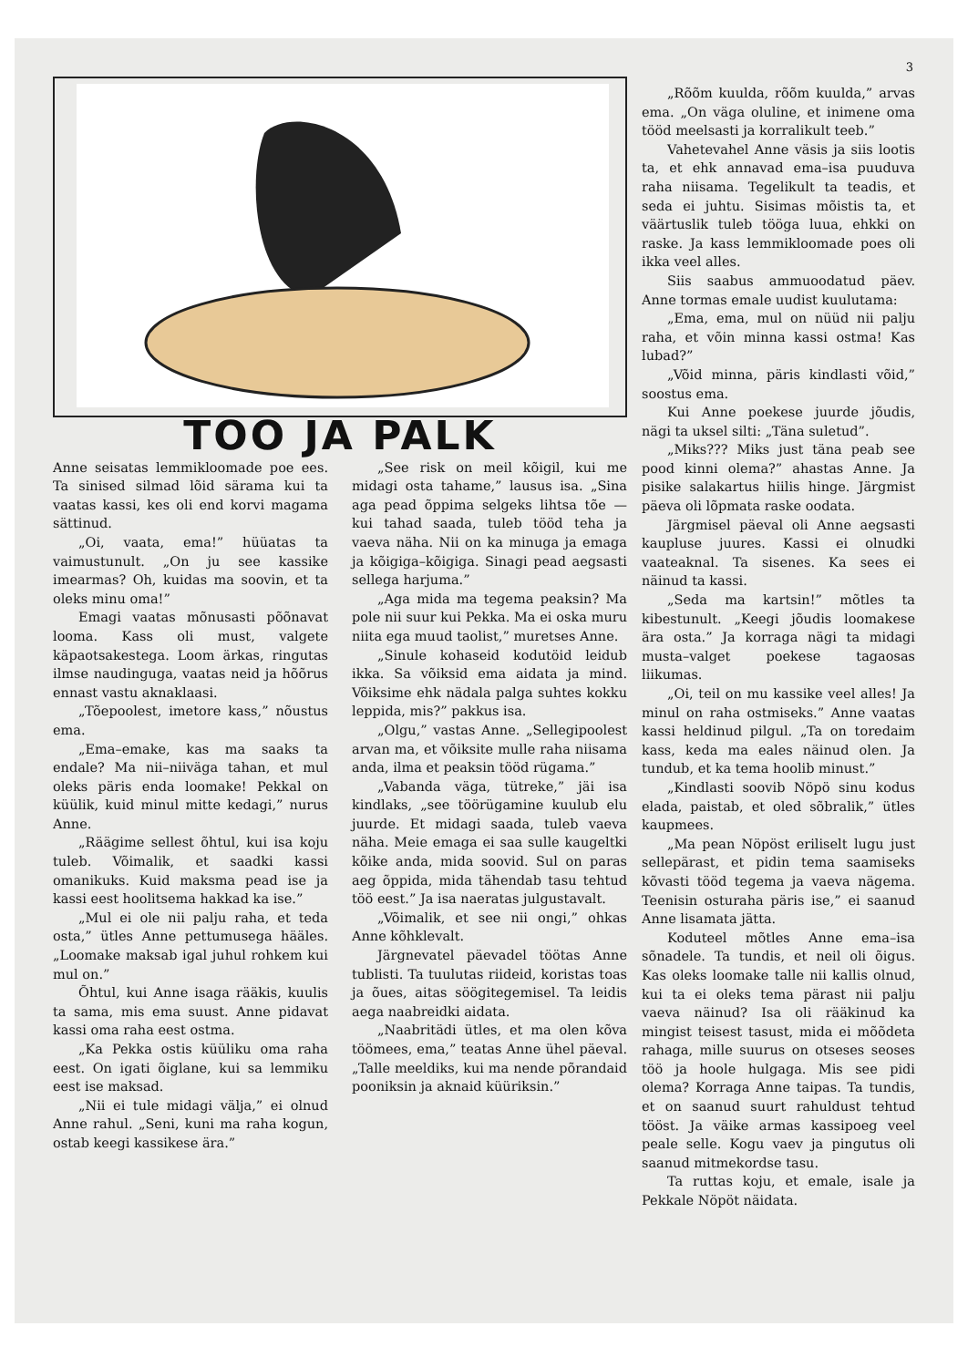3
TÖÖ JA PALK
Anne seisatas lemmikloomade poe ees. Ta sinised silmad lõid särama kui ta vaatas kassi, kes oli end korvi magama sättinud.
„Oi, vaata, ema!” hüüatas ta vaimustunult. „On ju see kassike imearmas? Oh, kuidas ma soovin, et ta oleks minu oma!”
Emagi vaatas mõnusasti põõnavat looma. Kass oli must, valgete käpaotsakestega. Loom ärkas, ringutas ilmse naudinguga, vaatas neid ja hõõrus ennast vastu aknaklaasi.
„Tõepoolest, imetore kass,” nõustus ema.
„Ema–emake, kas ma saaks ta endale? Ma nii–niiväga tahan, et mul oleks päris enda loomake! Pekkal on küülik, kuid minul mitte kedagi,” nurus Anne.
„Räägime sellest õhtul, kui isa koju tuleb. Võimalik, et saadki kassi omanikuks. Kuid maksma pead ise ja kassi eest hoolitsema hakkad ka ise.”
„Mul ei ole nii palju raha, et teda osta,” ütles Anne pettumusega hääles. „Loomake maksab igal juhul rohkem kui mul on.”
Õhtul, kui Anne isaga rääkis, kuulis ta sama, mis ema suust. Anne pidavat kassi oma raha eest ostma.
„Ka Pekka ostis küüliku oma raha eest. On igati õiglane, kui sa lemmiku eest ise maksad.
„Nii ei tule midagi välja,” ei olnud Anne rahul. „Seni, kuni ma raha kogun, ostab keegi kassikese ära.”
„See risk on meil kõigil, kui me midagi osta tahame,” lausus isa. „Sina aga pead õppima selgeks lihtsa tõe — kui tahad saada, tuleb tööd teha ja vaeva näha. Nii on ka minuga ja emaga ja kõigiga–kõigiga. Sinagi pead aegsasti sellega harjuma.”
„Aga mida ma tegema peaksin? Ma pole nii suur kui Pekka. Ma ei oska muru niita ega muud taolist,” muretses Anne.
„Sinule kohaseid kodutöid leidub ikka. Sa võiksid ema aidata ja mind. Võiksime ehk nädala palga suhtes kokku leppida, mis?” pakkus isa.
„Olgu,” vastas Anne. „Sellegipoolest arvan ma, et võiksite mulle raha niisama anda, ilma et peaksin tööd rügama.”
„Vabanda väga, tütreke,” jäi isa kindlaks, „see töörügamine kuulub elu juurde. Et midagi saada, tuleb vaeva näha. Meie emaga ei saa sulle kaugeltki kõike anda, mida soovid. Sul on paras aeg õppida, mida tähendab tasu tehtud töö eest.” Ja isa naeratas julgustavalt.
„Võimalik, et see nii ongi,” ohkas Anne kõhklevalt.
Järgnevatel päevadel töötas Anne tublisti. Ta tuulutas riideid, koristas toas ja õues, aitas söögitegemisel. Ta leidis aega naabreidki aidata.
„Naabritädi ütles, et ma olen kõva töömees, ema,” teatas Anne ühel päeval. „Talle meeldiks, kui ma nende põrandaid pooniksin ja aknaid küüriksin.”
„Rõõm kuulda, rõõm kuulda,” arvas ema. „On väga oluline, et inimene oma tööd meelsasti ja korralikult teeb.”
Vahetevahel Anne väsis ja siis lootis ta, et ehk annavad ema–isa puuduva raha niisama. Tegelikult ta teadis, et seda ei juhtu. Sisimas mõistis ta, et väärtuslik tuleb tööga luua, ehkki on raske. Ja kass lemmikloomade poes oli ikka veel alles.
Siis saabus ammuoodatud päev. Anne tormas emale uudist kuulutama:
„Ema, ema, mul on nüüd nii palju raha, et võin minna kassi ostma! Kas lubad?”
„Võid minna, päris kindlasti võid,” soostus ema.
Kui Anne poekese juurde jõudis, nägi ta uksel silti: „Täna suletud”.
„Miks??? Miks just täna peab see pood kinni olema?” ahastas Anne. Ja pisike salakartus hiilis hinge. Järgmist päeva oli lõpmata raske oodata.
Järgmisel päeval oli Anne aegsasti kaupluse juures. Kassi ei olnudki vaateaknal. Ta sisenes. Ka sees ei näinud ta kassi.
„Seda ma kartsin!” mõtles ta kibestunult. „Keegi jõudis loomakese ära osta.” Ja korraga nägi ta midagi musta–valget poekese tagaosas liikumas.
„Oi, teil on mu kassike veel alles! Ja minul on raha ostmiseks.” Anne vaatas kassi heldinud pilgul. „Ta on toredaim kass, keda ma eales näinud olen. Ja tundub, et ka tema hoolib minust.”
„Kindlasti soovib Nöpö sinu kodus elada, paistab, et oled sõbralik,” ütles kaupmees.
„Ma pean Nöpöst eriliselt lugu just sellepärast, et pidin tema saamiseks kõvasti tööd tegema ja vaeva nägema. Teenisin osturaha päris ise,” ei saanud Anne lisamata jätta.
Koduteel mõtles Anne ema–isa sõnadele. Ta tundis, et neil oli õigus. Kas oleks loomake talle nii kallis olnud, kui ta ei oleks tema pärast nii palju vaeva näinud? Isa oli rääkinud ka mingist teisest tasust, mida ei mõõdeta rahaga, mille suurus on otseses seoses töö ja hoole hulgaga. Mis see pidi olema? Korraga Anne taipas. Ta tundis, et on saanud suurt rahuldust tehtud tööst. Ja väike armas kassipoeg veel peale selle. Kogu vaev ja pingutus oli saanud mitmekordse tasu.
Ta ruttas koju, et emale, isale ja Pekkale Nöpöt näidata.